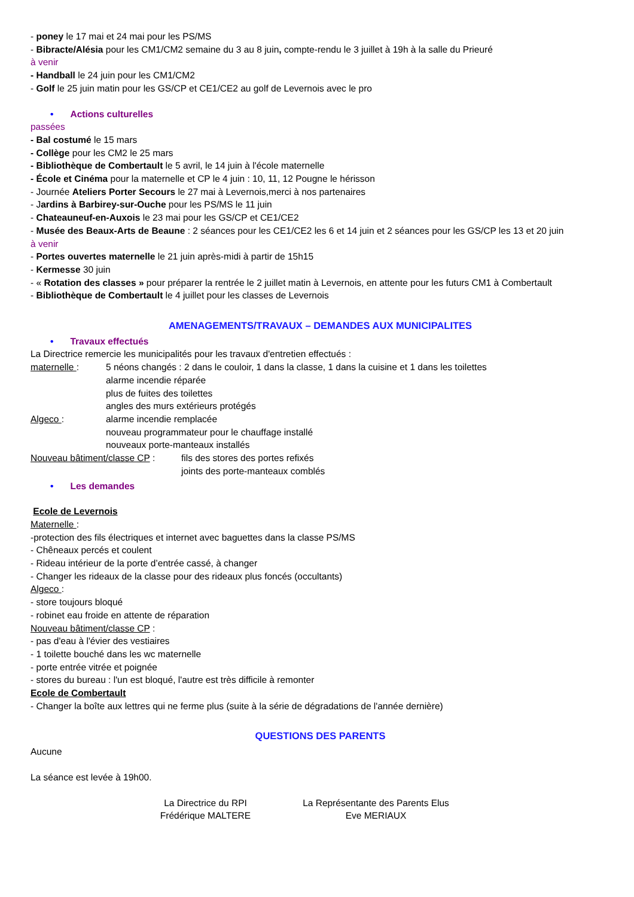- poney le 17 mai et 24 mai pour les PS/MS
- Bibracte/Alésia pour les CM1/CM2 semaine du 3 au 8 juin, compte-rendu le 3 juillet à 19h à la salle du Prieuré
à venir
- Handball le 24 juin pour les CM1/CM2
- Golf le 25 juin matin pour les GS/CP et CE1/CE2 au golf de Levernois avec le pro
• Actions culturelles
passées
- Bal costumé le 15 mars
- Collège pour les CM2 le 25 mars
- Bibliothèque de Combertault le 5 avril, le 14 juin à l'école maternelle
- École et Cinéma pour la maternelle et CP le 4 juin : 10, 11, 12 Pougne le hérisson
- Journée Ateliers Porter Secours le 27 mai à Levernois,merci à nos partenaires
- Jardins à Barbirey-sur-Ouche pour les PS/MS le 11 juin
- Chateauneuf-en-Auxois le 23 mai pour les GS/CP et CE1/CE2
- Musée des Beaux-Arts de Beaune : 2 séances pour les CE1/CE2 les 6 et 14 juin et 2 séances pour les GS/CP les 13 et 20 juin
à venir
- Portes ouvertes maternelle le 21 juin après-midi à partir de 15h15
- Kermesse 30 juin
- « Rotation des classes » pour préparer la rentrée le 2 juillet matin à Levernois, en attente pour les futurs CM1 à Combertault
- Bibliothèque de Combertault le 4 juillet pour les classes de Levernois
AMENAGEMENTS/TRAVAUX – DEMANDES AUX MUNICIPALITES
• Travaux effectués
La Directrice remercie les municipalités pour les travaux d'entretien effectués :
maternelle : 5 néons changés : 2 dans le couloir, 1 dans la classe, 1 dans la cuisine et 1 dans les toilettes
alarme incendie réparée
plus de fuites des toilettes
angles des murs extérieurs protégés
Algeco : alarme incendie remplacée
nouveau programmateur pour le chauffage installé
nouveaux porte-manteaux installés
Nouveau bâtiment/classe CP :
fils des stores des portes refixés
joints des porte-manteaux comblés
• Les demandes
Ecole de Levernois
Maternelle :
-protection des fils électriques et internet avec baguettes dans la classe PS/MS
- Chêneaux percés et coulent
- Rideau intérieur de la porte d’entrée cassé, à changer
- Changer les rideaux de la classe pour des rideaux plus foncés (occultants)
Algeco :
- store toujours bloqué
- robinet eau froide en attente de réparation
Nouveau bâtiment/classe CP :
- pas d'eau à l'évier des vestiaires
- 1 toilette bouché dans les wc maternelle
- porte entrée vitrée et poignée
- stores du bureau : l'un est bloqué, l'autre est très difficile à remonter
Ecole de Combertault
- Changer la boîte aux lettres qui ne ferme plus (suite à la série de dégradations de l'année dernière)
QUESTIONS DES PARENTS
Aucune
La séance est levée à 19h00.
La Directrice du RPI
Frédérique MALTERE
La Représentante des Parents Elus
Eve MERIAUX